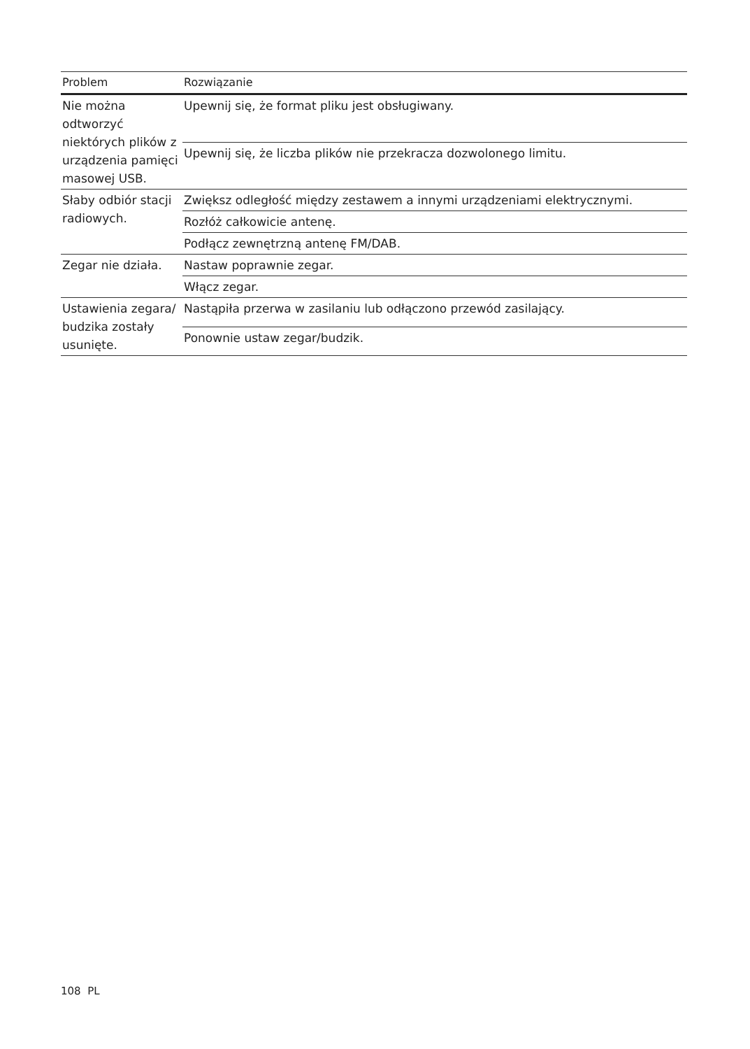| Problem | Rozwiązanie |
| --- | --- |
| Nie można odtworzyć niektórych plików z urządzenia pamięci masowej USB. | Upewnij się, że format pliku jest obsługiwany. |
| | Upewnij się, że liczba plików nie przekracza dozwolonego limitu. |
| Słaby odbiór stacji radiowych. | Zwiększ odległość między zestawem a innymi urządzeniami elektrycznymi. |
| | Rozłóż całkowicie antenę. |
| | Podłącz zewnętrzną antenę FM/DAB. |
| Zegar nie działa. | Nastaw poprawnie zegar. |
| | Włącz zegar. |
| Ustawienia zegara/ budzika zostały usunięte. | Nastąpiła przerwa w zasilaniu lub odłączono przewód zasilający. |
| | Ponownie ustaw zegar/budzik. |
108 PL